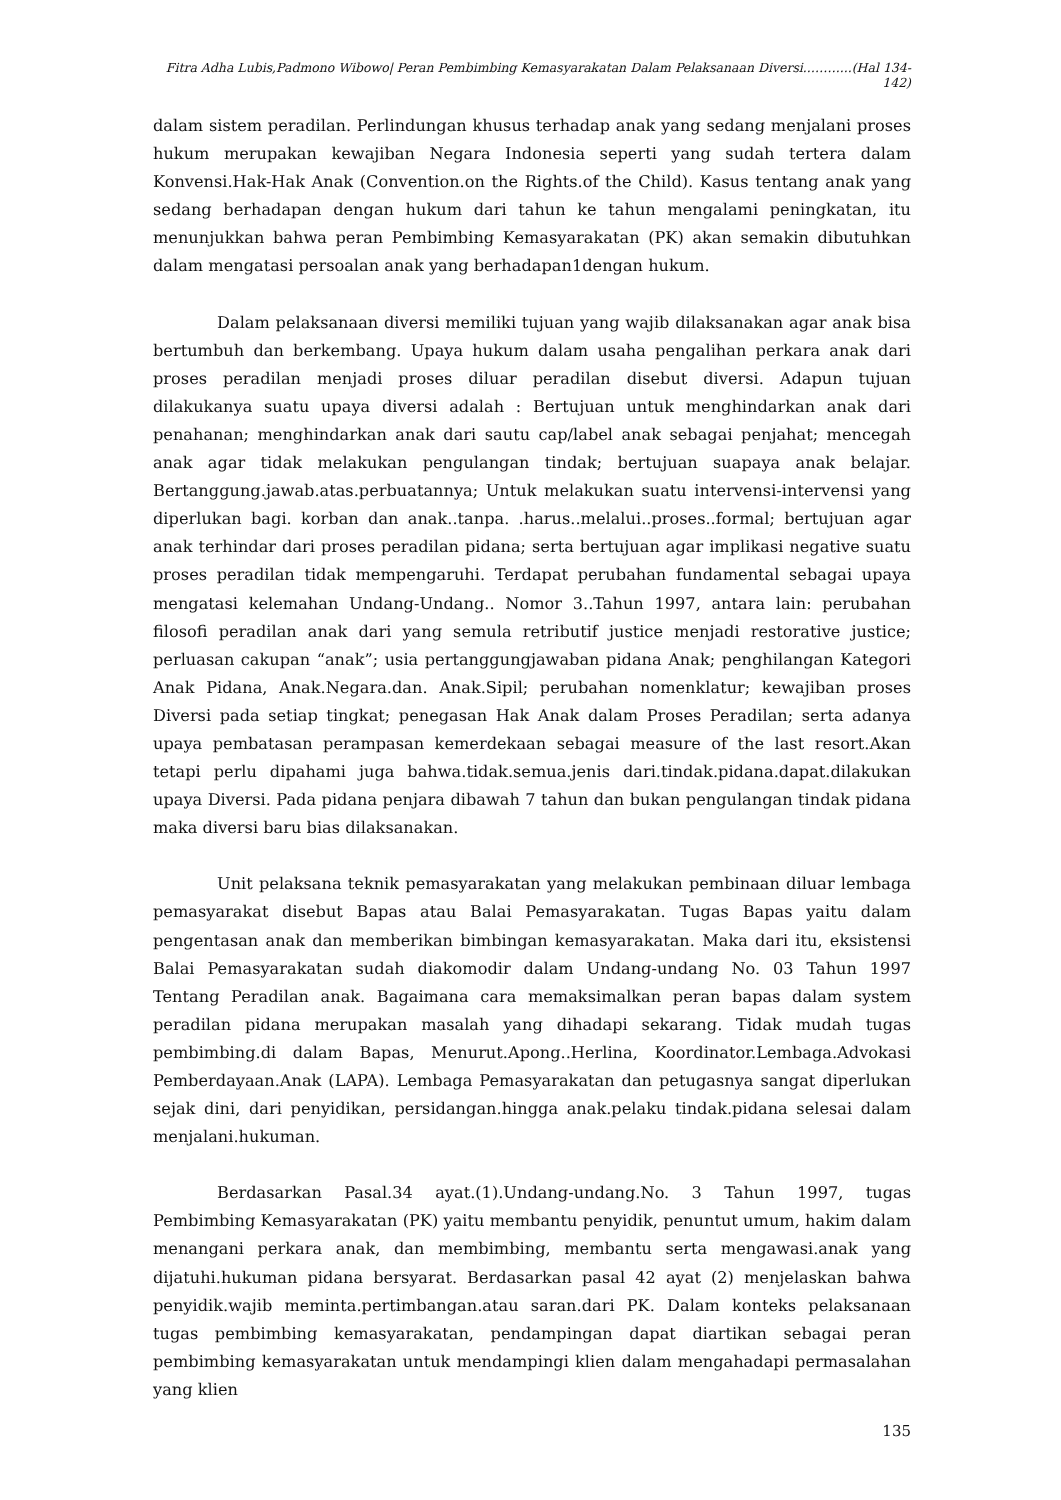Fitra Adha Lubis,Padmono Wibowo| Peran Pembimbing Kemasyarakatan Dalam Pelaksanaan Diversi..……....(Hal 134-142)
dalam sistem peradilan. Perlindungan khusus terhadap anak yang sedang menjalani proses hukum merupakan kewajiban Negara Indonesia seperti yang sudah tertera dalam Konvensi.Hak-Hak Anak (Convention.on the Rights.of the Child). Kasus tentang anak yang sedang berhadapan dengan hukum dari tahun ke tahun mengalami peningkatan, itu menunjukkan bahwa peran Pembimbing Kemasyarakatan (PK) akan semakin dibutuhkan dalam mengatasi persoalan anak yang berhadapan1dengan hukum.
Dalam pelaksanaan diversi memiliki tujuan yang wajib dilaksanakan agar anak bisa bertumbuh dan berkembang. Upaya hukum dalam usaha pengalihan perkara anak dari proses peradilan menjadi proses diluar peradilan disebut diversi. Adapun tujuan dilakukanya suatu upaya diversi adalah : Bertujuan untuk menghindarkan anak dari penahanan; menghindarkan anak dari sautu cap/label anak sebagai penjahat; mencegah anak agar tidak melakukan pengulangan tindak; bertujuan suapaya anak belajar. Bertanggung.jawab.atas.perbuatannya; Untuk melakukan suatu intervensi-intervensi yang diperlukan bagi. korban dan anak..tanpa. .harus..melalui..proses..formal; bertujuan agar anak terhindar dari proses peradilan pidana; serta bertujuan agar implikasi negative suatu proses peradilan tidak mempengaruhi. Terdapat perubahan fundamental sebagai upaya mengatasi kelemahan Undang-Undang.. Nomor 3..Tahun 1997, antara lain: perubahan filosofi peradilan anak dari yang semula retributif justice menjadi restorative justice; perluasan cakupan “anak”; usia pertanggungjawaban pidana Anak; penghilangan Kategori Anak Pidana, Anak.Negara.dan. Anak.Sipil; perubahan nomenklatur; kewajiban proses Diversi pada setiap tingkat; penegasan Hak Anak dalam Proses Peradilan; serta adanya upaya pembatasan perampasan kemerdekaan sebagai measure of the last resort.Akan tetapi perlu dipahami juga bahwa.tidak.semua.jenis dari.tindak.pidana.dapat.dilakukan upaya Diversi. Pada pidana penjara dibawah 7 tahun dan bukan pengulangan tindak pidana maka diversi baru bias dilaksanakan.
Unit pelaksana teknik pemasyarakatan yang melakukan pembinaan diluar lembaga pemasyarakat disebut Bapas atau Balai Pemasyarakatan. Tugas Bapas yaitu dalam pengentasan anak dan memberikan bimbingan kemasyarakatan. Maka dari itu, eksistensi Balai Pemasyarakatan sudah diakomodir dalam Undang-undang No. 03 Tahun 1997 Tentang Peradilan anak. Bagaimana cara memaksimalkan peran bapas dalam system peradilan pidana merupakan masalah yang dihadapi sekarang. Tidak mudah tugas pembimbing.di dalam Bapas, Menurut.Apong..Herlina, Koordinator.Lembaga.Advokasi Pemberdayaan.Anak (LAPA). Lembaga Pemasyarakatan dan petugasnya sangat diperlukan sejak dini, dari penyidikan, persidangan.hingga anak.pelaku tindak.pidana selesai dalam menjalani.hukuman.
Berdasarkan Pasal.34 ayat.(1).Undang-undang.No. 3 Tahun 1997, tugas Pembimbing Kemasyarakatan (PK) yaitu membantu penyidik, penuntut umum, hakim dalam menangani perkara anak, dan membimbing, membantu serta mengawasi.anak yang dijatuhi.hukuman pidana bersyarat. Berdasarkan pasal 42 ayat (2) menjelaskan bahwa penyidik.wajib meminta.pertimbangan.atau saran.dari PK. Dalam konteks pelaksanaan tugas pembimbing kemasyarakatan, pendampingan dapat diartikan sebagai peran pembimbing kemasyarakatan untuk mendampingi klien dalam mengahadapi permasalahan yang klien
135